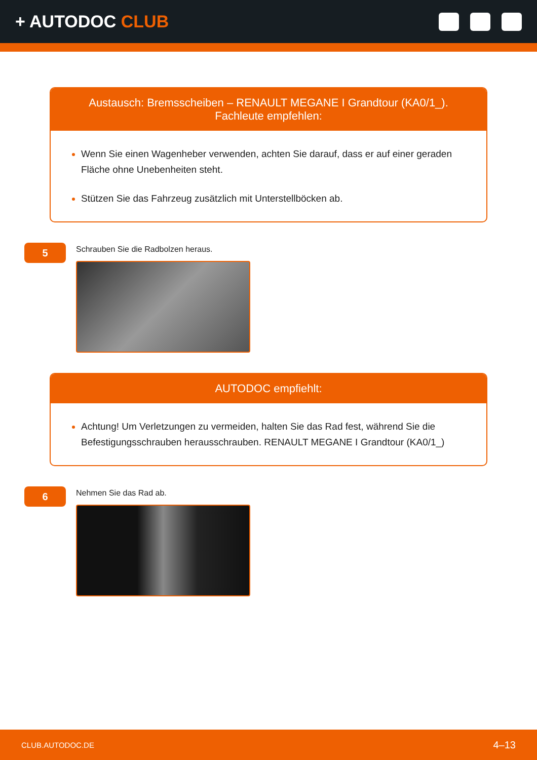+ AUTODOC CLUB
Austausch: Bremsscheiben – RENAULT MEGANE I Grandtour (KA0/1_).
Fachleute empfehlen:
Wenn Sie einen Wagenheber verwenden, achten Sie darauf, dass er auf einer geraden Fläche ohne Unebenheiten steht.
Stützen Sie das Fahrzeug zusätzlich mit Unterstellböcken ab.
5
Schrauben Sie die Radbolzen heraus.
AUTODOC empfiehlt:
Achtung! Um Verletzungen zu vermeiden, halten Sie das Rad fest, während Sie die Befestigungsschrauben herausschrauben. RENAULT MEGANE I Grandtour (KA0/1_)
6
Nehmen Sie das Rad ab.
CLUB.AUTODOC.DE 4–13